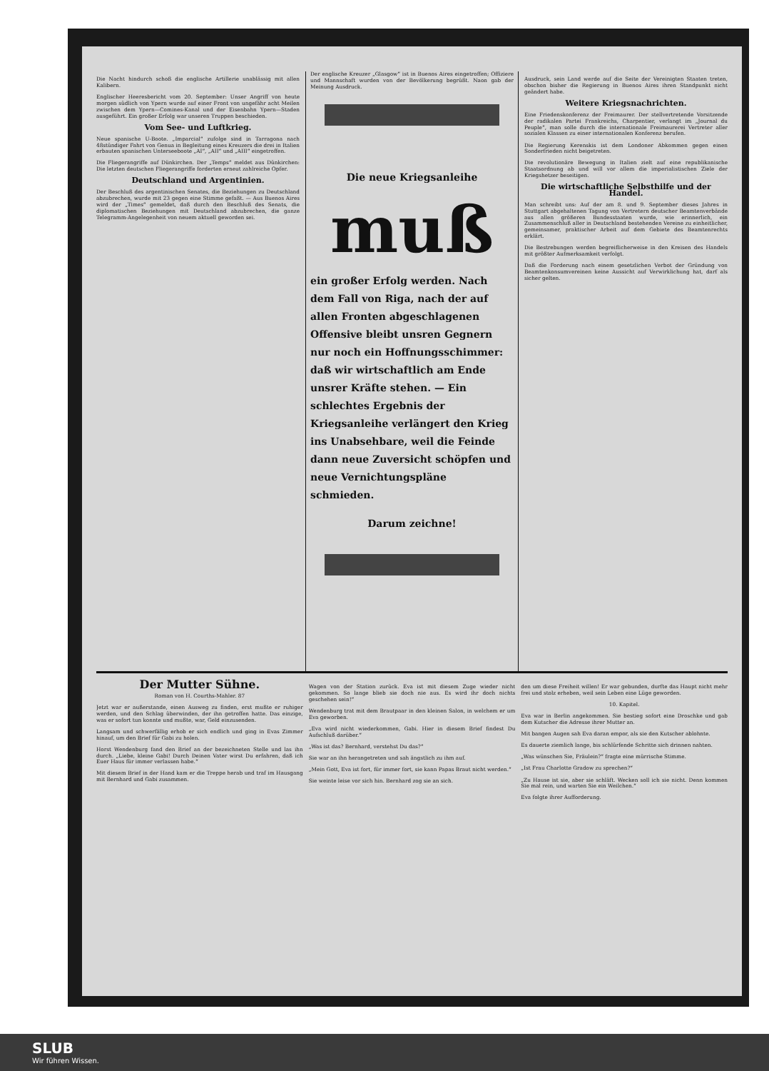Die Nacht hindurch schoß die englische Artillerie unablässig mit allen Kalibern.
Englischer Heeresbericht vom 20. September: Unser Angriff von heute morgen südlich von Ypern wurde auf einer Front von ungefähr acht Meilen zwischen dem Ypern—Comines-Kanal und der Eisenbahn Ypern—Staden ausgeführt. Ein großer Erfolg war unseren Truppen beschieden.
Vom See- und Luftkrieg.
Neue spanische U-Boote. „Imparcial“ zufolge sind in Tarragona nach 48stündiger Fahrt von Genua in Begleitung eines Kreuzers die drei in Italien erbauten spanischen Unterseeboote „AI“, „AII“ und „AIII“ eingetroffen.
Die Fliegerangriffe auf Dünkirchen. Der „Temps“ meldet aus Dünkirchen: Die letzten deutschen Fliegerangriffe forderten erneut zahlreiche Opfer.
Deutschland und Argentinien.
Der Beschluß des argentinischen Senates, die Beziehungen zu Deutschland abzubrechen, wurde mit 23 gegen eine Stimme gefaßt. — Aus Buenos Aires wird der „Times“ gemeldet, daß durch den Beschluß des Senats, die diplomatischen Beziehungen mit Deutschland abzubrechen, die ganze Telegramm-Angelegenheit von neuem aktuell geworden sei.
Der englische Kreuzer „Glasgow“ ist in Buenos Aires eingetroffen; Offiziere und Mannschaft wurden von der Bevölkerung begrüßt. Naon gab der Meinung Ausdruck.
Die neue Kriegsanleihe
muß
ein großer Erfolg werden. Nach dem Fall von Riga, nach der auf allen Fronten abgeschlagenen Offensive bleibt unsren Gegnern nur noch ein Hoffnungsschimmer: daß wir wirtschaftlich am Ende unsrer Kräfte stehen. — Ein schlechtes Ergebnis der Kriegsanleihe verlängert den Krieg ins Unabsehbare, weil die Feinde dann neue Zuversicht schöpfen und neue Vernichtungspläne schmieden.
Darum zeichne!
Ausdruck, sein Land werde auf die Seite der Vereinigten Staaten treten, obschon bisher die Regierung in Buenos Aires ihren Standpunkt nicht geändert habe.
Weitere Kriegsnachrichten.
Eine Friedenskonferenz der Freimaurer. Der stellvertretende Vorsitzende der radikalen Partei Frankreichs, Charpentier, verlangt im „Journal du Peuple“, man solle durch die internationale Freimaurerei Vertreter aller sozialen Klassen zu einer internationalen Konferenz berufen.
Die Regierung Kerenskis ist dem Londoner Abkommen gegen einen Sonderfrieden nicht beigetreten.
Die revolutionäre Bewegung in Italien zielt auf eine republikanische Staatsordnung ab und will vor allem die imperialistischen Ziele der Kriegshetzer beseitigen.
Die wirtschaftliche Selbsthilfe und der Handel.
Man schreibt uns: Auf der am 8. und 9. September dieses Jahres in Stuttgart abgehaltenen Tagung von Vertretern deutscher Beamtenverbände aus allen größeren Bundesstaaten wurde, wie erinnerlich, ein Zusammenschluß aller in Deutschland bestehenden Vereine zu einheitlicher, gemeinsamer, praktischer Arbeit auf dem Gebiete des Beamtenrechts erklärt.
Die Bestrebungen werden begreiflicherweise in den Kreisen des Handels mit größter Aufmerksamkeit verfolgt.
Daß die Forderung nach einem gesetzlichen Verbot der Gründung von Beamtenkonsumvereinen keine Aussicht auf Verwirklichung hat, darf als sicher gelten.
Der Mutter Sühne.
Roman von H. Courths-Mahler. 87
Jetzt war er außerstande, einen Ausweg zu finden, erst mußte er ruhiger werden, und den Schlag überwinden, der ihn getroffen hatte. Das einzige, was er sofort tun konnte und mußte, war, Geld einzusenden.
Langsam und schwerfällig erhob er sich endlich und ging in Evas Zimmer hinauf, um den Brief für Gabi zu holen.
Horst Wendenburg fand den Brief an der bezeichneten Stelle und las ihn durch. „Liebe, kleine Gabi! Durch Deinen Vater wirst Du erfahren, daß ich Euer Haus für immer verlassen habe.“
Mit diesem Brief in der Hand kam er die Treppe herab und traf im Hausgang mit Bernhard und Gabi zusammen.
Wagen von der Station zurück. Eva ist mit diesem Zuge wieder nicht gekommen. So lange blieb sie doch nie aus. Es wird ihr doch nichts geschehen sein!“
Wendenburg trat mit dem Brautpaar in den kleinen Salon, in welchem er um Eva geworben.
„Eva wird nicht wiederkommen, Gabi. Hier in diesem Brief findest Du Aufschluß darüber.“
„Was ist das? Bernhard, verstehst Du das?“
Sie war an ihn herangetreten und sah ängstlich zu ihm auf.
„Mein Gott, Eva ist fort, für immer fort, sie kann Papas Braut nicht werden.“
Sie weinte leise vor sich hin. Bernhard zog sie an sich.
den um diese Freiheit willen! Er war gebunden, durfte das Haupt nicht mehr frei und stolz erheben, weil sein Leben eine Lüge geworden.
10. Kapitel.
Eva war in Berlin angekommen. Sie bestieg sofort eine Droschke und gab dem Kutscher die Adresse ihrer Mutter an.
Mit bangen Augen sah Eva daran empor, als sie den Kutscher ablohnte.
Es dauerte ziemlich lange, bis schlürfende Schritte sich drinnen nahten.
„Was wünschen Sie, Fräulein?“ fragte eine mürrische Stimme.
„Ist Frau Charlotte Gradow zu sprechen?“
„Zu Hause ist sie, aber sie schläft. Wecken soll ich sie nicht. Denn kommen Sie mal rein, und warten Sie ein Weilchen.“
Eva folgte ihrer Aufforderung.
SLUB
Wir führen Wissen.